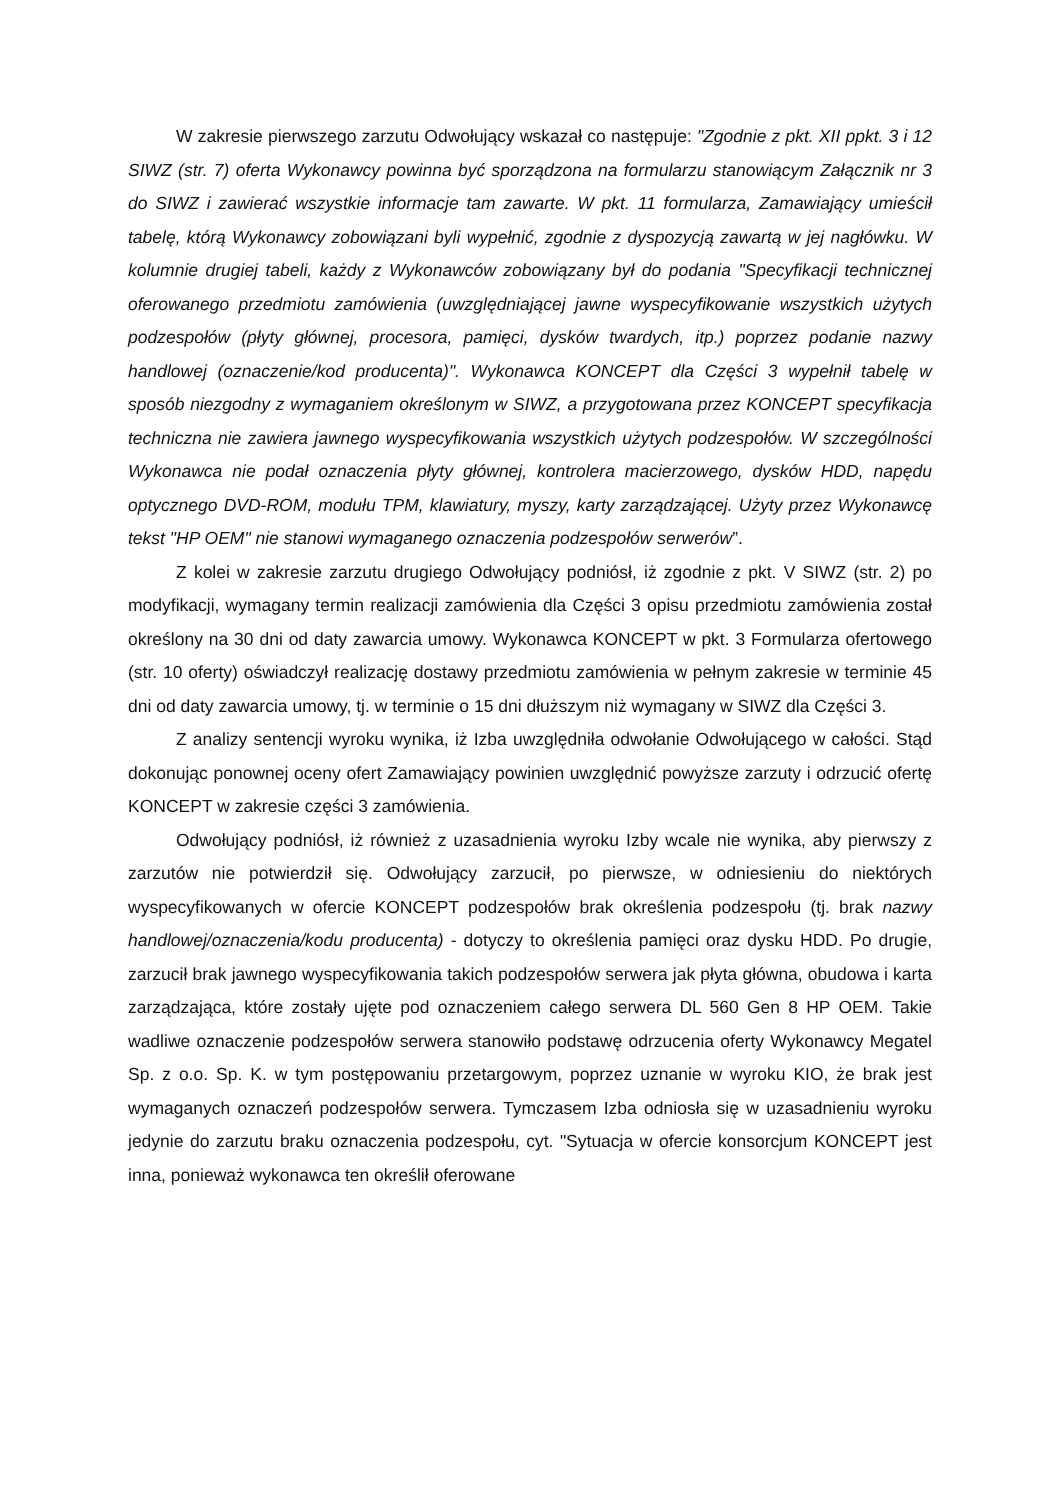W zakresie pierwszego zarzutu Odwołujący wskazał co następuje: "Zgodnie z pkt. XII ppkt. 3 i 12 SIWZ (str. 7) oferta Wykonawcy powinna być sporządzona na formularzu stanowiącym Załącznik nr 3 do SIWZ i zawierać wszystkie informacje tam zawarte. W pkt. 11 formularza, Zamawiający umieścił tabelę, którą Wykonawcy zobowiązani byli wypełnić, zgodnie z dyspozycją zawartą w jej nagłówku. W kolumnie drugiej tabeli, każdy z Wykonawców zobowiązany był do podania "Specyfikacji technicznej oferowanego przedmiotu zamówienia (uwzględniającej jawne wyspecyfikowanie wszystkich użytych podzespołów (płyty głównej, procesora, pamięci, dysków twardych, itp.) poprzez podanie nazwy handlowej (oznaczenie/kod producenta)". Wykonawca KONCEPT dla Części 3 wypełnił tabelę w sposób niezgodny z wymaganiem określonym w SIWZ, a przygotowana przez KONCEPT specyfikacja techniczna nie zawiera jawnego wyspecyfikowania wszystkich użytych podzespołów. W szczególności Wykonawca nie podał oznaczenia płyty głównej, kontrolera macierzowego, dysków HDD, napędu optycznego DVD-ROM, modułu TPM, klawiatury, myszy, karty zarządzającej. Użyty przez Wykonawcę tekst "HP OEM" nie stanowi wymaganego oznaczenia podzespołów serwerów”.
Z kolei w zakresie zarzutu drugiego Odwołujący podniósł, iż zgodnie z pkt. V SIWZ (str. 2) po modyfikacji, wymagany termin realizacji zamówienia dla Części 3 opisu przedmiotu zamówienia został określony na 30 dni od daty zawarcia umowy. Wykonawca KONCEPT w pkt. 3 Formularza ofertowego (str. 10 oferty) oświadczył realizację dostawy przedmiotu zamówienia w pełnym zakresie w terminie 45 dni od daty zawarcia umowy, tj. w terminie o 15 dni dłuższym niż wymagany w SIWZ dla Części 3.
Z analizy sentencji wyroku wynika, iż Izba uwzględniła odwołanie Odwołującego w całości. Stąd dokonując ponownej oceny ofert Zamawiający powinien uwzględnić powyższe zarzuty i odrzucić ofertę KONCEPT w zakresie części 3 zamówienia.
Odwołujący podniósł, iż również z uzasadnienia wyroku Izby wcale nie wynika, aby pierwszy z zarzutów nie potwierdził się. Odwołujący zarzucił, po pierwsze, w odniesieniu do niektórych wyspecyfikowanych w ofercie KONCEPT podzespołów brak określenia podzespołu (tj. brak nazwy handlowej/oznaczenia/kodu producenta) - dotyczy to określenia pamięci oraz dysku HDD. Po drugie, zarzucił brak jawnego wyspecyfikowania takich podzespołów serwera jak płyta główna, obudowa i karta zarządzająca, które zostały ujęte pod oznaczeniem całego serwera DL 560 Gen 8 HP OEM. Takie wadliwe oznaczenie podzespołów serwera stanowiło podstawę odrzucenia oferty Wykonawcy Megatel Sp. z o.o. Sp. K. w tym postępowaniu przetargowym, poprzez uznanie w wyroku KIO, że brak jest wymaganych oznaczeń podzespołów serwera. Tymczasem Izba odniosła się w uzasadnieniu wyroku jedynie do zarzutu braku oznaczenia podzespołu, cyt. "Sytuacja w ofercie konsorcjum KONCEPT jest inna, ponieważ wykonawca ten określił oferowane